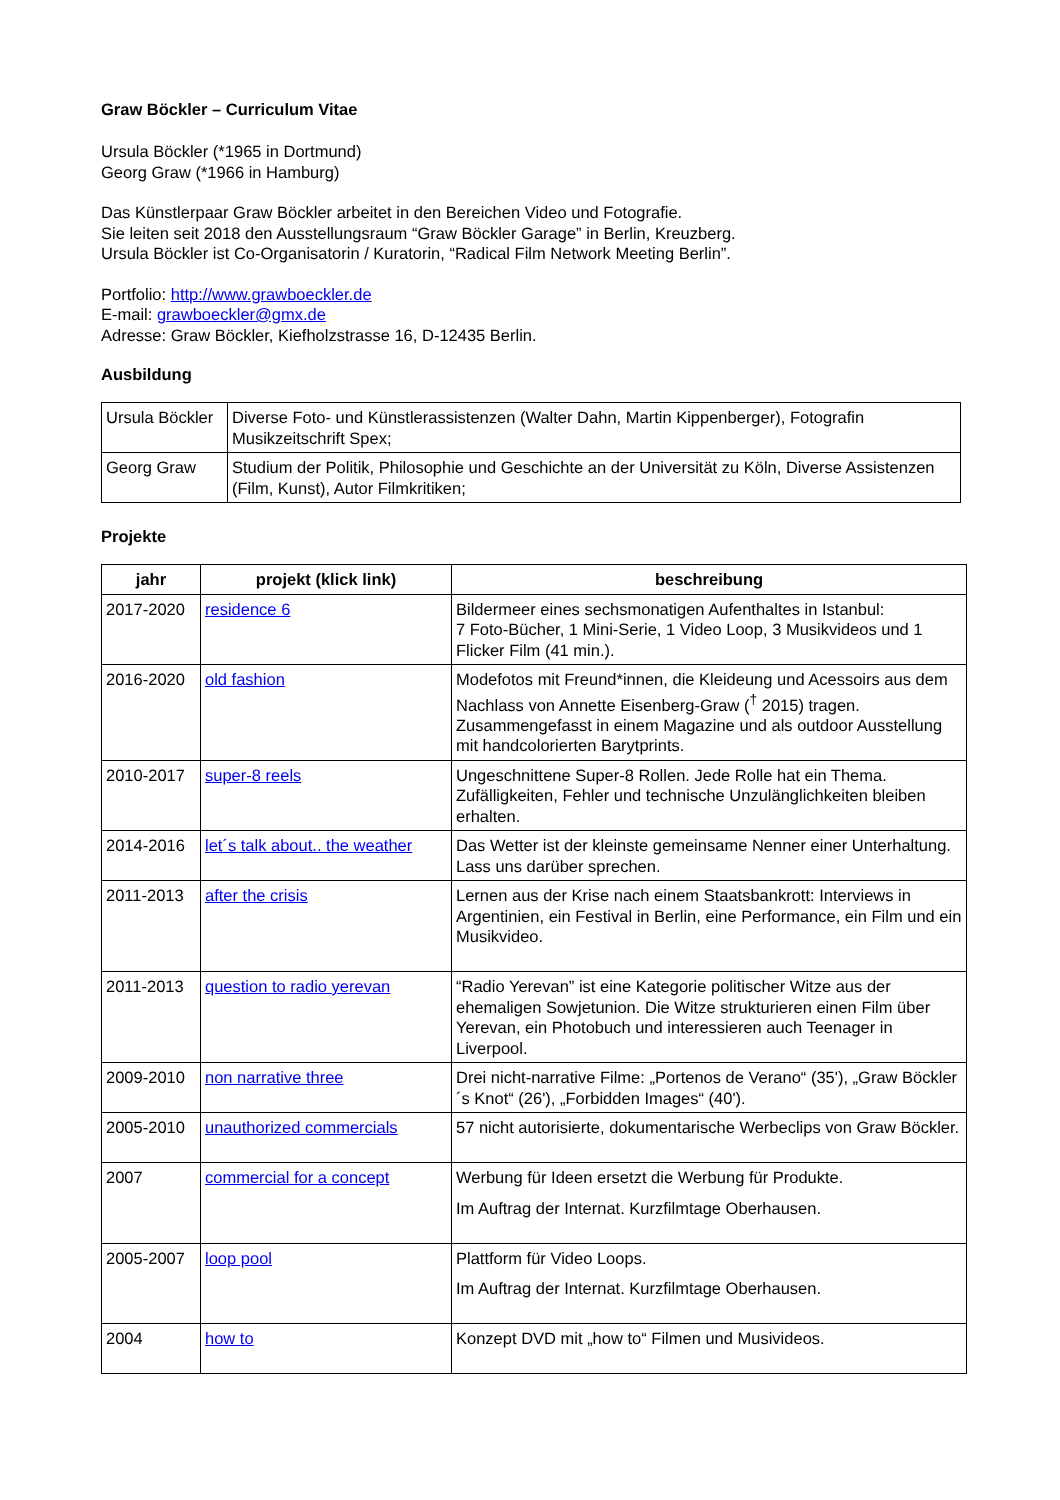Graw Böckler – Curriculum Vitae
Ursula Böckler (*1965 in Dortmund)
Georg Graw (*1966 in Hamburg)
Das Künstlerpaar Graw Böckler arbeitet in den Bereichen Video und Fotografie.
Sie leiten seit 2018 den Ausstellungsraum “Graw Böckler Garage” in Berlin, Kreuzberg.
Ursula Böckler ist Co-Organisatorin / Kuratorin, “Radical Film Network Meeting Berlin”.
Portfolio: http://www.grawboeckler.de
E-mail: grawboeckler@gmx.de
Adresse: Graw Böckler, Kiefholzstrasse 16, D-12435 Berlin.
Ausbildung
| Ursula Böckler | Diverse Foto- und Künstlerassistenzen (Walter Dahn, Martin Kippenberger), Fotografin Musikzeitschrift Spex; |
| Georg Graw | Studium der Politik, Philosophie und Geschichte an der Universität zu Köln, Diverse Assistenzen (Film, Kunst), Autor Filmkritiken; |
Projekte
| jahr | projekt (klick link) | beschreibung |
| --- | --- | --- |
| 2017-2020 | residence 6 | Bildermeer eines sechsmonatigen Aufenthaltes in Istanbul: 7 Foto-Bücher, 1 Mini-Serie, 1 Video Loop, 3 Musikvideos und 1 Flicker Film (41 min.). |
| 2016-2020 | old fashion | Modefotos mit Freund*innen, die Kleideung und Acessoirs aus dem Nachlass von Annette Eisenberg-Graw (<sup>†</sup> 2015) tragen. Zusammengefasst in einem Magazine und als outdoor Ausstellung mit handcolorierten Barytprints. |
| 2010-2017 | super-8 reels | Ungeschnittene Super-8 Rollen. Jede Rolle hat ein Thema. Zufälligkeiten, Fehler und technische Unzulänglichkeiten bleiben erhalten. |
| 2014-2016 | let´s talk about.. the weather | Das Wetter ist der kleinste gemeinsame Nenner einer Unterhaltung. Lass uns darüber sprechen. |
| 2011-2013 | after the crisis | Lernen aus der Krise nach einem Staatsbankrott: Interviews in Argentinien, ein Festival in Berlin, eine Performance, ein Film und ein Musikvideo. |
| 2011-2013 | question to radio yerevan | “Radio Yerevan” ist eine Kategorie politischer Witze aus der ehemaligen Sowjetunion. Die Witze strukturieren einen Film über Yerevan, ein Photobuch und interessieren auch Teenager in Liverpool. |
| 2009-2010 | non narrative three | Drei nicht-narrative Filme: „Portenos de Verano“ (35'), „Graw Böckler´s Knot“ (26'), „Forbidden Images“ (40'). |
| 2005-2010 | unauthorized commercials | 57 nicht autorisierte, dokumentarische Werbeclips von Graw Böckler. |
| 2007 | commercial for a concept | Werbung für Ideen ersetzt die Werbung für Produkte. Im Auftrag der Internat. Kurzfilmtage Oberhausen. |
| 2005-2007 | loop pool | Plattform für Video Loops. Im Auftrag der Internat. Kurzfilmtage Oberhausen. |
| 2004 | how to | Konzept DVD mit „how to“ Filmen und Musivideos. |